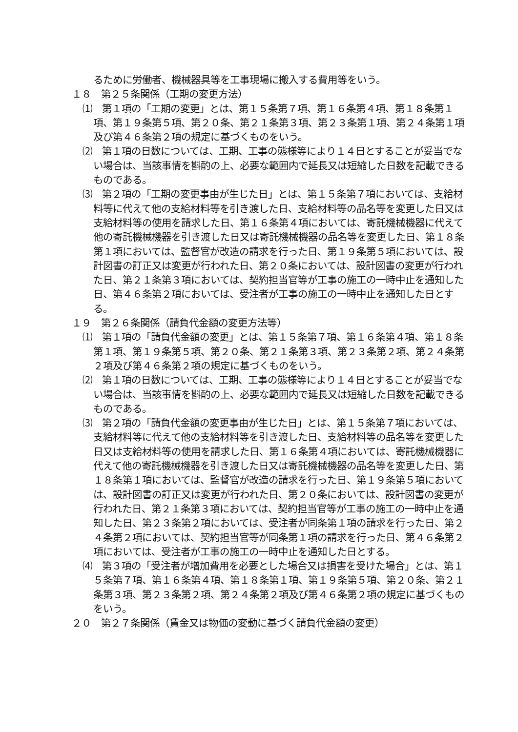るために労働者、機械器具等を工事現場に搬入する費用等をいう。
１８　第２５条関係（工期の変更方法）
⑴　第１項の「工期の変更」とは、第１５条第７項、第１６条第４項、第１８条第１項、第１９条第５項、第２０条、第２１条第３項、第２３条第１項、第２４条第１項及び第４６条第２項の規定に基づくものをいう。
⑵　第１項の日数については、工期、工事の態様等により１４日とすることが妥当でない場合は、当該事情を斟酌の上、必要な範囲内で延長又は短縮した日数を記載できるものである。
⑶　第２項の「工期の変更事由が生じた日」とは、第１５条第７項においては、支給材料等に代えて他の支給材料等を引き渡した日、支給材料等の品名等を変更した日又は支給材料等の使用を請求した日、第１６条第４項においては、寄託機械機器に代えて他の寄託機械機器を引き渡した日又は寄託機械機器の品名等を変更した日、第１８条第１項においては、監督官が改造の請求を行った日、第１９条第５項においては、設計図書の訂正又は変更が行われた日、第２０条においては、設計図書の変更が行われた日、第２１条第３項においては、契約担当官等が工事の施工の一時中止を通知した日、第４６条第２項においては、受注者が工事の施工の一時中止を通知した日とする。
１９　第２６条関係（請負代金額の変更方法等）
⑴　第１項の「請負代金額の変更」とは、第１５条第７項、第１６条第４項、第１８条第１項、第１９条第５項、第２０条、第２１条第３項、第２３条第２項、第２４条第２項及び第４６条第２項の規定に基づくものをいう。
⑵　第１項の日数については、工期、工事の態様等により１４日とすることが妥当でない場合は、当該事情を斟酌の上、必要な範囲内で延長又は短縮した日数を記載できるものである。
⑶　第２項の「請負代金額の変更事由が生じた日」とは、第１５条第７項においては、支給材料等に代えて他の支給材料等を引き渡した日、支給材料等の品名等を変更した日又は支給材料等の使用を請求した日、第１６条第４項においては、寄託機械機器に代えて他の寄託機械機器を引き渡した日又は寄託機械機器の品名等を変更した日、第１８条第１項においては、監督官が改造の請求を行った日、第１９条第５項においては、設計図書の訂正又は変更が行われた日、第２０条においては、設計図書の変更が行われた日、第２１条第３項においては、契約担当官等が工事の施工の一時中止を通知した日、第２３条第２項においては、受注者が同条第１項の請求を行った日、第２４条第２項においては、契約担当官等が同条第１項の請求を行った日、第４６条第２項においては、受注者が工事の施工の一時中止を通知した日とする。
⑷　第３項の「受注者が増加費用を必要とした場合又は損害を受けた場合」とは、第１５条第７項、第１６条第４項、第１８条第１項、第１９条第５項、第２０条、第２１条第３項、第２３条第２項、第２４条第２項及び第４６条第２項の規定に基づくものをいう。
２０　第２７条関係（賃金又は物価の変動に基づく請負代金額の変更）